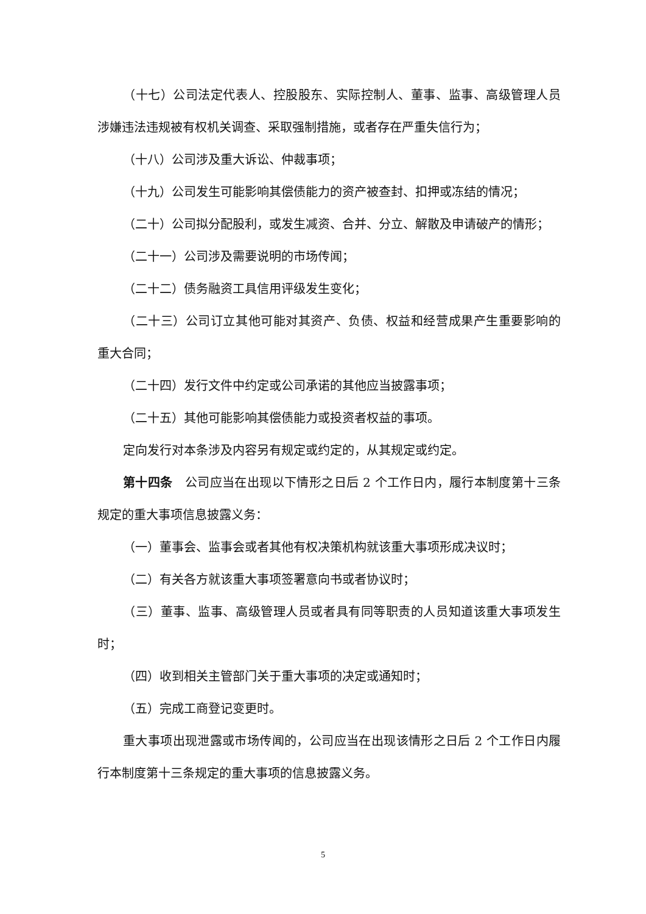（十七）公司法定代表人、控股股东、实际控制人、董事、监事、高级管理人员涉嫌违法违规被有权机关调查、采取强制措施，或者存在严重失信行为；
（十八）公司涉及重大诉讼、仲裁事项；
（十九）公司发生可能影响其偿债能力的资产被查封、扣押或冻结的情况；
（二十）公司拟分配股利，或发生减资、合并、分立、解散及申请破产的情形；
（二十一）公司涉及需要说明的市场传闻；
（二十二）债务融资工具信用评级发生变化；
（二十三）公司订立其他可能对其资产、负债、权益和经营成果产生重要影响的重大合同；
（二十四）发行文件中约定或公司承诺的其他应当披露事项；
（二十五）其他可能影响其偿债能力或投资者权益的事项。
定向发行对本条涉及内容另有规定或约定的，从其规定或约定。
第十四条　公司应当在出现以下情形之日后 2 个工作日内，履行本制度第十三条规定的重大事项信息披露义务：
（一）董事会、监事会或者其他有权决策机构就该重大事项形成决议时；
（二）有关各方就该重大事项签署意向书或者协议时；
（三）董事、监事、高级管理人员或者具有同等职责的人员知道该重大事项发生时；
（四）收到相关主管部门关于重大事项的决定或通知时；
（五）完成工商登记变更时。
重大事项出现泄露或市场传闻的，公司应当在出现该情形之日后 2 个工作日内履行本制度第十三条规定的重大事项的信息披露义务。
5